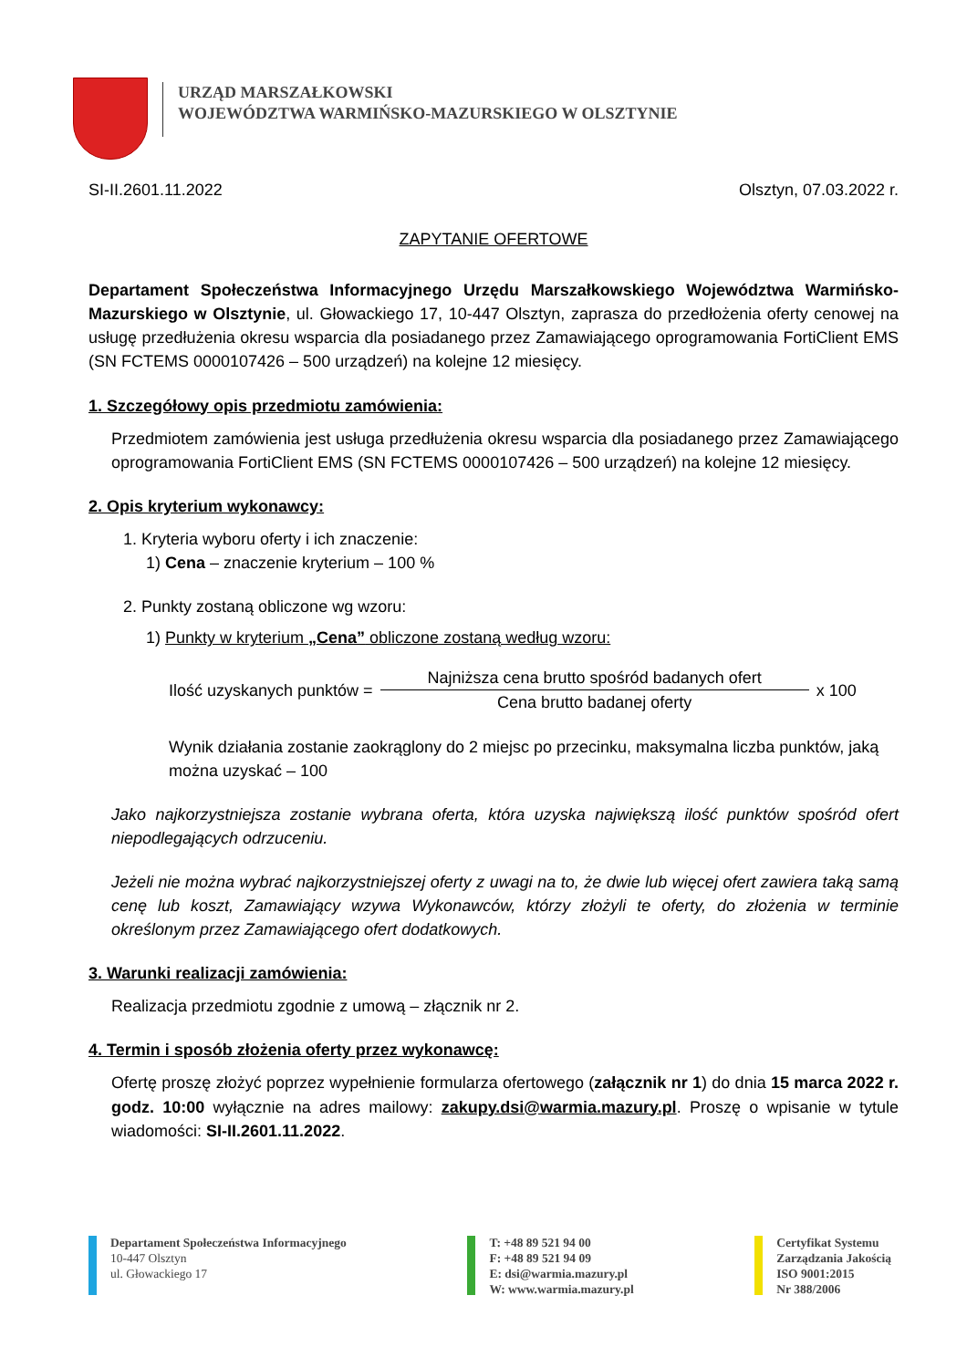URZĄD MARSZAŁKOWSKI
WOJEWÓDZTWA WARMIŃSKO-MAZURSKIEGO W OLSZTYNIE
SI-II.2601.11.2022 Olsztyn, 07.03.2022 r.
ZAPYTANIE OFERTOWE
Departament Społeczeństwa Informacyjnego Urzędu Marszałkowskiego Województwa Warmińsko-Mazurskiego w Olsztynie, ul. Głowackiego 17, 10-447 Olsztyn, zaprasza do przedłożenia oferty cenowej na usługę przedłużenia okresu wsparcia dla posiadanego przez Zamawiającego oprogramowania FortiClient EMS (SN FCTEMS 0000107426 – 500 urządzeń) na kolejne 12 miesięcy.
1. Szczegółowy opis przedmiotu zamówienia:
Przedmiotem zamówienia jest usługa przedłużenia okresu wsparcia dla posiadanego przez Zamawiającego oprogramowania FortiClient EMS (SN FCTEMS 0000107426 – 500 urządzeń) na kolejne 12 miesięcy.
2. Opis kryterium wykonawcy:
1. Kryteria wyboru oferty i ich znaczenie:
1) Cena – znaczenie kryterium – 100 %
2. Punkty zostaną obliczone wg wzoru:
1) Punkty w kryterium „Cena” obliczone zostaną według wzoru:
Ilość uzyskanych punktów = Najniższa cena brutto spośród badanych ofert Cena brutto badanej oferty x 100
Wynik działania zostanie zaokrąglony do 2 miejsc po przecinku, maksymalna liczba punktów, jaką można uzyskać – 100
Jako najkorzystniejsza zostanie wybrana oferta, która uzyska największą ilość punktów spośród ofert niepodlegających odrzuceniu.
Jeżeli nie można wybrać najkorzystniejszej oferty z uwagi na to, że dwie lub więcej ofert zawiera taką samą cenę lub koszt, Zamawiający wzywa Wykonawców, którzy złożyli te oferty, do złożenia w terminie określonym przez Zamawiającego ofert dodatkowych.
3. Warunki realizacji zamówienia:
Realizacja przedmiotu zgodnie z umową – złącznik nr 2.
4. Termin i sposób złożenia oferty przez wykonawcę:
Ofertę proszę złożyć poprzez wypełnienie formularza ofertowego (załącznik nr 1) do dnia 15 marca 2022 r. godz. 10:00 wyłącznie na adres mailowy: zakupy.dsi@warmia.mazury.pl. Proszę o wpisanie w tytule wiadomości: SI-II.2601.11.2022.
Departament Społeczeństwa Informacyjnego
10-447 Olsztyn
ul. Głowackiego 17
T: +48 89 521 94 00
F: +48 89 521 94 09
E: dsi@warmia.mazury.pl
W: www.warmia.mazury.pl
Certyfikat Systemu
Zarządzania Jakością
ISO 9001:2015
Nr 388/2006